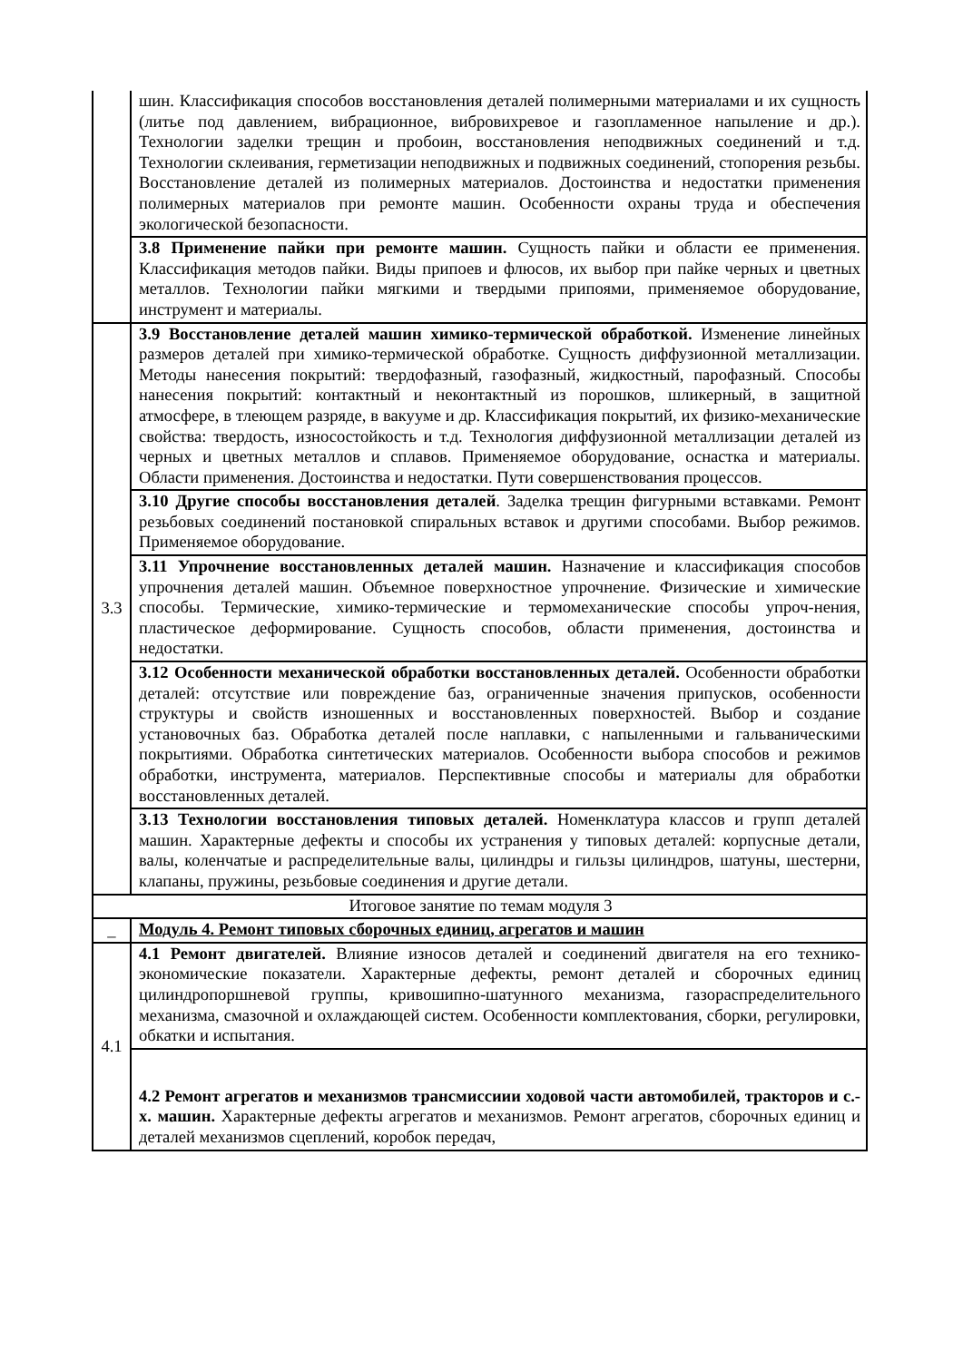| | шин. Классификация способов восстановления деталей полимерными материалами и их сущность (литье под давлением, вибрационное, вибровихревое и газопламенное напыление и др.). Технологии заделки трещин и пробоин, восстановления неподвижных соединений и т.д. Технологии склеивания, герметизации неподвижных и подвижных соединений, стопорения резьбы. Восстановление деталей из полимерных материалов. Достоинства и недостатки применения полимерных материалов при ремонте машин. Особенности охраны труда и обеспечения экологической безопасности. |
| | 3.8 Применение пайки при ремонте машин. Сущность пайки и области ее применения. Классификация методов пайки. Виды припоев и флюсов, их выбор при пайке черных и цветных металлов. Технологии пайки мягкими и твердыми припоями, применяемое оборудование, инструмент и материалы. |
| 3.3 | 3.9 Восстановление деталей машин химико-термической обработкой. Изменение линейных размеров деталей при химико-термической обработке. Сущность диффузионной металлизации. Методы нанесения покрытий: твердофазный, газофазный, жидкостный, парофазный. Способы нанесения покрытий: контактный и неконтактный из порошков, шликерный, в защитной атмосфере, в тлеющем разряде, в вакууме и др. Классификация покрытий, их физико-механические свойства: твердость, износостойкость и т.д. Технология диффузионной металлизации деталей из черных и цветных металлов и сплавов. Применяемое оборудование, оснастка и материалы. Области применения. Достоинства и недостатки. Пути совершенствования процессов. |
| | 3.10 Другие способы восстановления деталей . Заделка трещин фигурными вставками. Ремонт резьбовых соединений постановкой спиральных вставок и другими способами. Выбор режимов. Применяемое оборудование. |
| | 3.11 Упрочнение восстановленных деталей машин. Назначение и классификация способов упрочнения деталей машин. Объемное поверхностное упрочнение. Физические и химические способы. Термические, химико-термические и термомеханические способы упроч-нения, пластическое деформирование. Сущность способов, области применения, достоинства и недостатки. |
| | 3.12 Особенности механической обработки восстановленных деталей. Особенности обработки деталей: отсутствие или повреждение баз, ограниченные значения припусков, особенности структуры и свойств изношенных и восстановленных поверхностей. Выбор и создание установочных баз. Обработка деталей после наплавки, с напыленными и гальваническими покрытиями. Обработка синтетических материалов. Особенности выбора способов и режимов обработки, инструмента, материалов. Перспективные способы и материалы для обработки восстановленных деталей. |
| | 3.13 Технологии восстановления типовых деталей. Номенклатура классов и групп деталей машин. Характерные дефекты и способы их устранения у типовых деталей: корпусные детали, валы, коленчатые и распределительные валы, цилиндры и гильзы цилиндров, шатуны, шестерни, клапаны, пружины, резьбовые соединения и другие детали. |
| Итоговое занятие по темам модуля 3 | |
| _ | Модуль 4. Ремонт типовых сборочных единиц, агрегатов и машин |
| 4.1 | 4.1 Ремонт двигателей. Влияние износов деталей и соединений двигателя на его технико-экономические показатели. Характерные дефекты, ремонт деталей и сборочных единиц цилиндропоршневой группы, кривошипно-шатунного механизма, газораспределительного механизма, смазочной и охлаждающей систем. Особенности комплектования, сборки, регулировки, обкатки и испытания. |
| | 4.2 Ремонт агрегатов и механизмов трансмиссиии ходовой части автомобилей, тракторов и с.-х. машин. Характерные дефекты агрегатов и механизмов. Ремонт агрегатов, сборочных единиц и деталей механизмов сцеплений, коробок передач, |